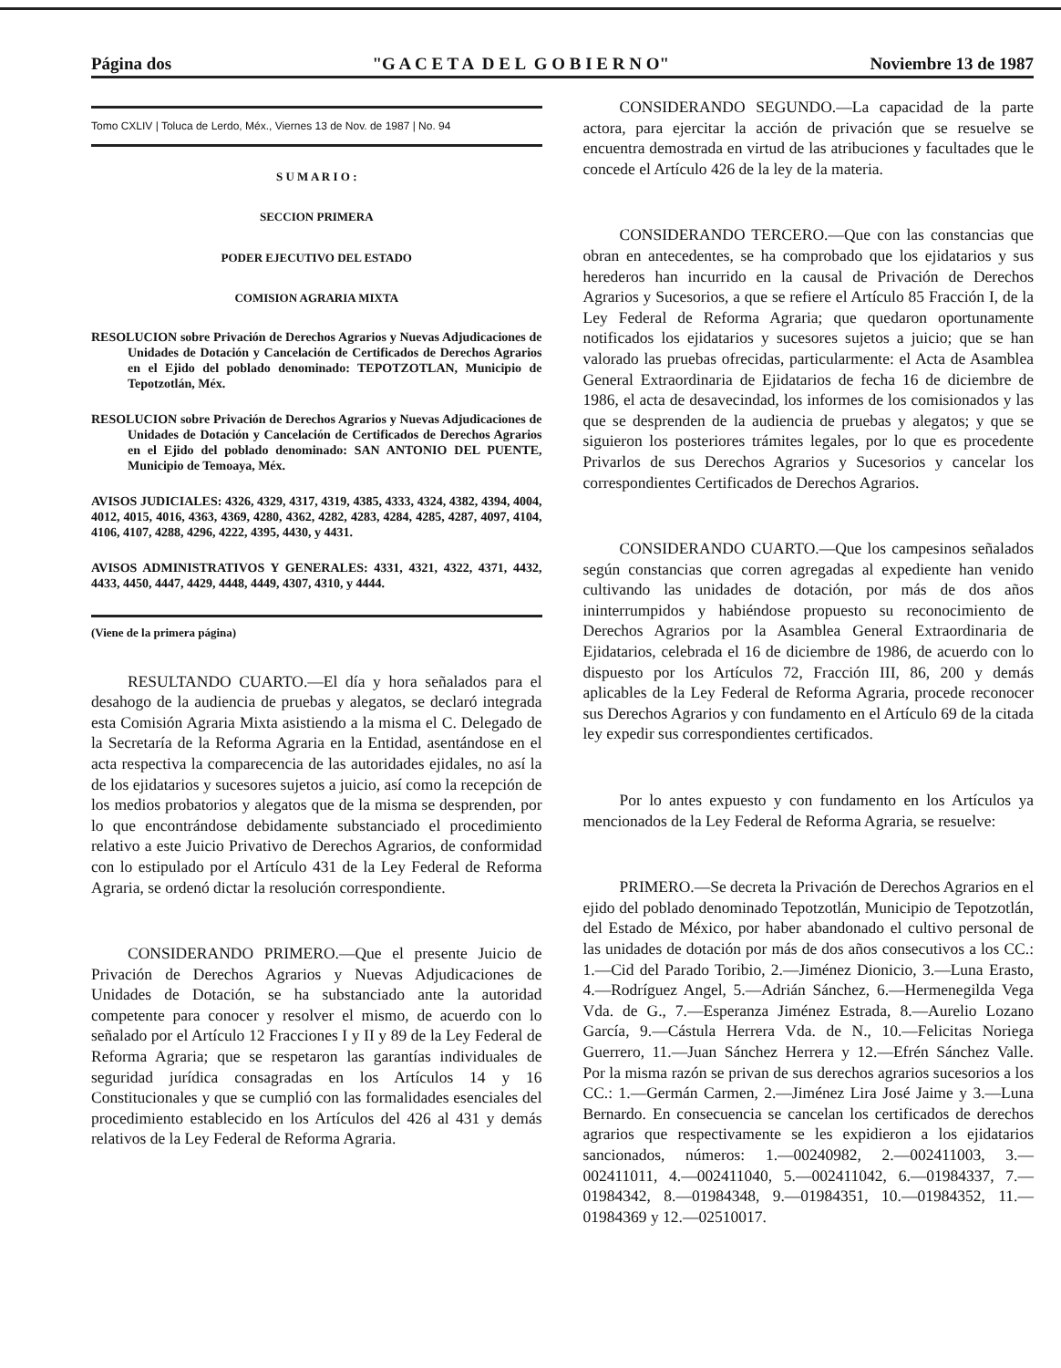Página dos "G A C E T A D E L G O B I E R N O" Noviembre 13 de 1987
Tomo CXLIV | Toluca de Lerdo, Méx., Viernes 13 de Nov. de 1987 | No. 94
S U M A R I O :
SECCION PRIMERA
PODER EJECUTIVO DEL ESTADO
COMISION AGRARIA MIXTA
RESOLUCION sobre Privación de Derechos Agrarios y Nuevas Adjudicaciones de Unidades de Dotación y Cancelación de Certificados de Derechos Agrarios en el Ejido del poblado denominado: TEPOTZOTLAN, Municipio de Tepotzotlán, Méx.
RESOLUCION sobre Privación de Derechos Agrarios y Nuevas Adjudicaciones de Unidades de Dotación y Cancelación de Certificados de Derechos Agrarios en el Ejido del poblado denominado: SAN ANTONIO DEL PUENTE, Municipio de Temoaya, Méx.
AVISOS JUDICIALES: 4326, 4329, 4317, 4319, 4385, 4333, 4324, 4382, 4394, 4004, 4012, 4015, 4016, 4363, 4369, 4280, 4362, 4282, 4283, 4284, 4285, 4287, 4097, 4104, 4106, 4107, 4288, 4296, 4222, 4395, 4430, y 4431.
AVISOS ADMINISTRATIVOS Y GENERALES: 4331, 4321, 4322, 4371, 4432, 4433, 4450, 4447, 4429, 4448, 4449, 4307, 4310, y 4444.
(Viene de la primera página)
RESULTANDO CUARTO.—El día y hora señalados para el desahogo de la audiencia de pruebas y alegatos, se declaró integrada esta Comisión Agraria Mixta asistiendo a la misma el C. Delegado de la Secretaría de la Reforma Agraria en la Entidad, asentándose en el acta respectiva la comparecencia de las autoridades ejidales, no así la de los ejidatarios y sucesores sujetos a juicio, así como la recepción de los medios probatorios y alegatos que de la misma se desprenden, por lo que encontrándose debidamente substanciado el procedimiento relativo a este Juicio Privativo de Derechos Agrarios, de conformidad con lo estipulado por el Artículo 431 de la Ley Federal de Reforma Agraria, se ordenó dictar la resolución correspondiente.
CONSIDERANDO PRIMERO.—Que el presente Juicio de Privación de Derechos Agrarios y Nuevas Adjudicaciones de Unidades de Dotación, se ha substanciado ante la autoridad competente para conocer y resolver el mismo, de acuerdo con lo señalado por el Artículo 12 Fracciones I y II y 89 de la Ley Federal de Reforma Agraria; que se respetaron las garantías individuales de seguridad jurídica consagradas en los Artículos 14 y 16 Constitucionales y que se cumplió con las formalidades esenciales del procedimiento establecido en los Artículos del 426 al 431 y demás relativos de la Ley Federal de Reforma Agraria.
CONSIDERANDO SEGUNDO.—La capacidad de la parte actora, para ejercitar la acción de privación que se resuelve se encuentra demostrada en virtud de las atribuciones y facultades que le concede el Artículo 426 de la ley de la materia.
CONSIDERANDO TERCERO.—Que con las constancias que obran en antecedentes, se ha comprobado que los ejidatarios y sus herederos han incurrido en la causal de Privación de Derechos Agrarios y Sucesorios, a que se refiere el Artículo 85 Fracción I, de la Ley Federal de Reforma Agraria; que quedaron oportunamente notificados los ejidatarios y sucesores sujetos a juicio; que se han valorado las pruebas ofrecidas, particularmente: el Acta de Asamblea General Extraordinaria de Ejidatarios de fecha 16 de diciembre de 1986, el acta de desavecindad, los informes de los comisionados y las que se desprenden de la audiencia de pruebas y alegatos; y que se siguieron los posteriores trámites legales, por lo que es procedente Privarlos de sus Derechos Agrarios y Sucesorios y cancelar los correspondientes Certificados de Derechos Agrarios.
CONSIDERANDO CUARTO.—Que los campesinos señalados según constancias que corren agregadas al expediente han venido cultivando las unidades de dotación, por más de dos años ininterrumpidos y habiéndose propuesto su reconocimiento de Derechos Agrarios por la Asamblea General Extraordinaria de Ejidatarios, celebrada el 16 de diciembre de 1986, de acuerdo con lo dispuesto por los Artículos 72, Fracción III, 86, 200 y demás aplicables de la Ley Federal de Reforma Agraria, procede reconocer sus Derechos Agrarios y con fundamento en el Artículo 69 de la citada ley expedir sus correspondientes certificados.
Por lo antes expuesto y con fundamento en los Artículos ya mencionados de la Ley Federal de Reforma Agraria, se resuelve:
PRIMERO.—Se decreta la Privación de Derechos Agrarios en el ejido del poblado denominado Tepotzotlán, Municipio de Tepotzotlán, del Estado de México, por haber abandonado el cultivo personal de las unidades de dotación por más de dos años consecutivos a los CC.: 1.—Cid del Parado Toribio, 2.—Jiménez Dionicio, 3.—Luna Erasto, 4.—Rodríguez Angel, 5.—Adrián Sánchez, 6.—Hermenegilda Vega Vda. de G., 7.—Esperanza Jiménez Estrada, 8.—Aurelio Lozano García, 9.—Cástula Herrera Vda. de N., 10.—Felicitas Noriega Guerrero, 11.—Juan Sánchez Herrera y 12.—Efrén Sánchez Valle. Por la misma razón se privan de sus derechos agrarios sucesorios a los CC.: 1.—Germán Carmen, 2.—Jiménez Lira José Jaime y 3.—Luna Bernardo. En consecuencia se cancelan los certificados de derechos agrarios que respectivamente se les expidieron a los ejidatarios sancionados, números: 1.—00240982, 2.—002411003, 3.—002411011, 4.—002411040, 5.—002411042, 6.—01984337, 7.—01984342, 8.—01984348, 9.—01984351, 10.—01984352, 11.—01984369 y 12.—02510017.